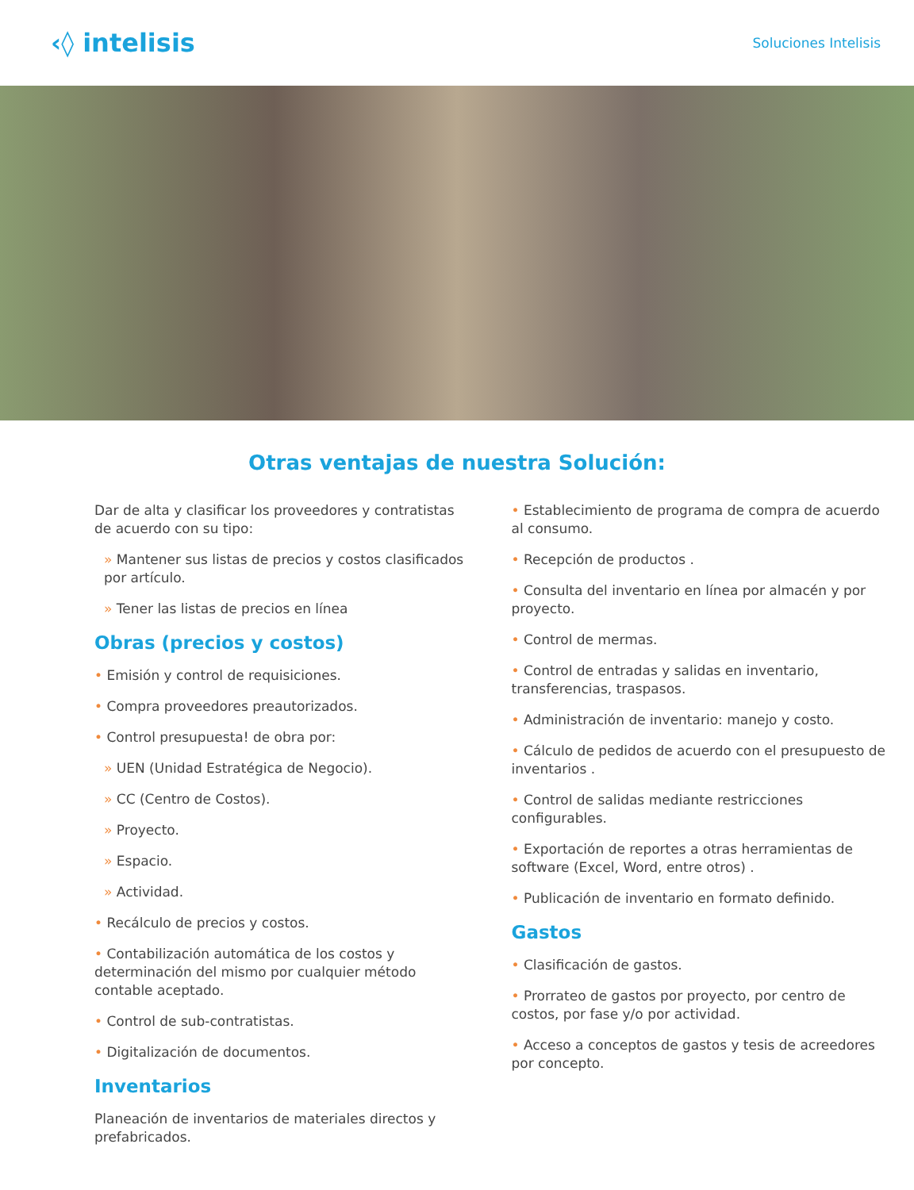‹◊ intelisis
Soluciones Intelisis
Otras ventajas de nuestra Solución:
Dar de alta y clasificar los proveedores y contratistas de acuerdo con su tipo:
» Mantener sus listas de precios y costos clasificados por artículo.
» Tener las listas de precios en línea
Obras (precios y costos)
• Emisión y control de requisiciones.
• Compra proveedores preautorizados.
• Control presupuesta! de obra por:
» UEN (Unidad Estratégica de Negocio).
» CC (Centro de Costos).
» Proyecto.
» Espacio.
» Actividad.
• Recálculo de precios y costos.
• Contabilización automática de los costos y determinación del mismo por cualquier método contable aceptado.
• Control de sub-contratistas.
• Digitalización de documentos.
Inventarios
Planeación de inventarios de materiales directos y prefabricados.
• Establecimiento de programa de compra de acuerdo al consumo.
• Recepción de productos .
• Consulta del inventario en línea por almacén y por proyecto.
• Control de mermas.
• Control de entradas y salidas en inventario, transferencias, traspasos.
• Administración de inventario: manejo y costo.
• Cálculo de pedidos de acuerdo con el presupuesto de inventarios .
• Control de salidas mediante restricciones configurables.
• Exportación de reportes a otras herramientas de software (Excel, Word, entre otros) .
• Publicación de inventario en formato definido.
Gastos
• Clasificación de gastos.
• Prorrateo de gastos por proyecto, por centro de costos, por fase y/o por actividad.
• Acceso a conceptos de gastos y tesis de acreedores por concepto.